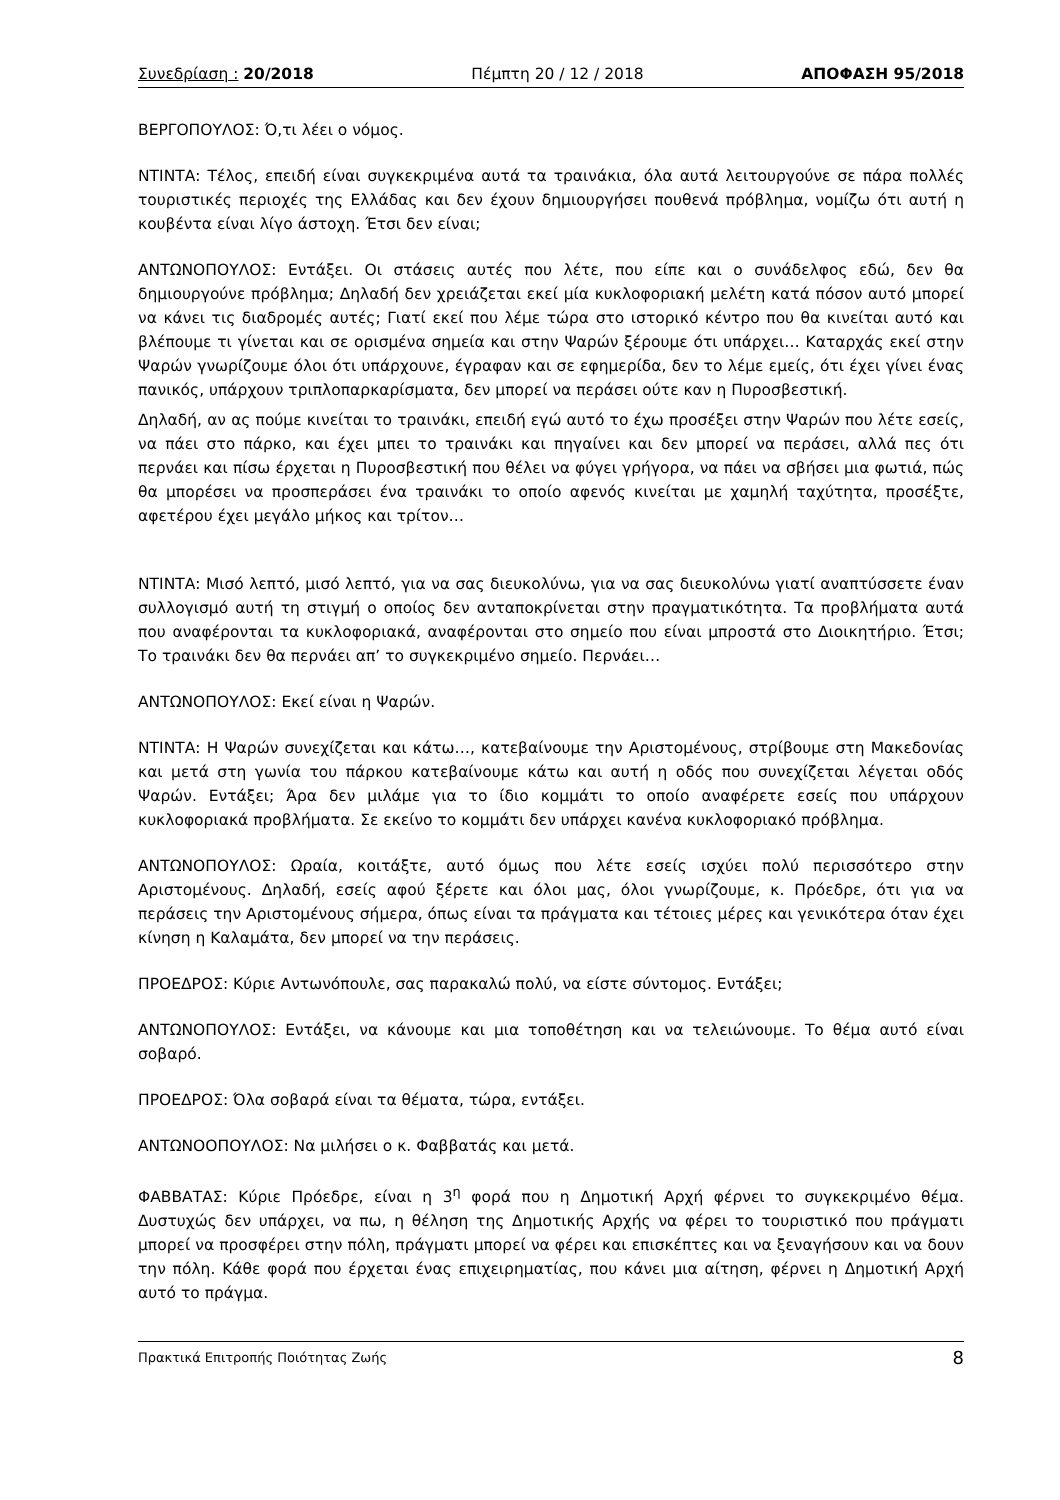Συνεδρίαση : 20/2018 Πέμπτη 20 / 12 / 2018 ΑΠΟΦΑΣΗ 95/2018
ΒΕΡΓΟΠΟΥΛΟΣ: Ό,τι λέει ο νόμος.
ΝΤΙΝΤΑ: Τέλος, επειδή είναι συγκεκριμένα αυτά τα τραινάκια, όλα αυτά λειτουργούνε σε πάρα πολλές τουριστικές περιοχές της Ελλάδας και δεν έχουν δημιουργήσει πουθενά πρόβλημα, νομίζω ότι αυτή η κουβέντα είναι λίγο άστοχη. Έτσι δεν είναι;
ΑΝΤΩΝΟΠΟΥΛΟΣ: Εντάξει. Οι στάσεις αυτές που λέτε, που είπε και ο συνάδελφος εδώ, δεν θα δημιουργούνε πρόβλημα; Δηλαδή δεν χρειάζεται εκεί μία κυκλοφοριακή μελέτη κατά πόσον αυτό μπορεί να κάνει τις διαδρομές αυτές; Γιατί εκεί που λέμε τώρα στο ιστορικό κέντρο που θα κινείται αυτό και βλέπουμε τι γίνεται και σε ορισμένα σημεία και στην Ψαρών ξέρουμε ότι υπάρχει… Καταρχάς εκεί στην Ψαρών γνωρίζουμε όλοι ότι υπάρχουνε, έγραφαν και σε εφημερίδα, δεν το λέμε εμείς, ότι έχει γίνει ένας πανικός, υπάρχουν τριπλοπαρκαρίσματα, δεν μπορεί να περάσει ούτε καν η Πυροσβεστική.
Δηλαδή, αν ας πούμε κινείται το τραινάκι, επειδή εγώ αυτό το έχω προσέξει στην Ψαρών που λέτε εσείς, να πάει στο πάρκο, και έχει μπει το τραινάκι και πηγαίνει και δεν μπορεί να περάσει, αλλά πες ότι περνάει και πίσω έρχεται η Πυροσβεστική που θέλει να φύγει γρήγορα, να πάει να σβήσει μια φωτιά, πώς θα μπορέσει να προσπεράσει ένα τραινάκι το οποίο αφενός κινείται με χαμηλή ταχύτητα, προσέξτε, αφετέρου έχει μεγάλο μήκος και τρίτον…
ΝΤΙΝΤΑ: Μισό λεπτό, μισό λεπτό, για να σας διευκολύνω, για να σας διευκολύνω γιατί αναπτύσσετε έναν συλλογισμό αυτή τη στιγμή ο οποίος δεν ανταποκρίνεται στην πραγματικότητα. Τα προβλήματα αυτά που αναφέρονται τα κυκλοφοριακά, αναφέρονται στο σημείο που είναι μπροστά στο Διοικητήριο. Έτσι; Το τραινάκι δεν θα περνάει απ’ το συγκεκριμένο σημείο. Περνάει…
ΑΝΤΩΝΟΠΟΥΛΟΣ: Εκεί είναι η Ψαρών.
ΝΤΙΝΤΑ: Η Ψαρών συνεχίζεται και κάτω…, κατεβαίνουμε την Αριστομένους, στρίβουμε στη Μακεδονίας και μετά στη γωνία του πάρκου κατεβαίνουμε κάτω και αυτή η οδός που συνεχίζεται λέγεται οδός Ψαρών. Εντάξει; Άρα δεν μιλάμε για το ίδιο κομμάτι το οποίο αναφέρετε εσείς που υπάρχουν κυκλοφοριακά προβλήματα. Σε εκείνο το κομμάτι δεν υπάρχει κανένα κυκλοφοριακό πρόβλημα.
ΑΝΤΩΝΟΠΟΥΛΟΣ: Ωραία, κοιτάξτε, αυτό όμως που λέτε εσείς ισχύει πολύ περισσότερο στην Αριστομένους. Δηλαδή, εσείς αφού ξέρετε και όλοι μας, όλοι γνωρίζουμε, κ. Πρόεδρε, ότι για να περάσεις την Αριστομένους σήμερα, όπως είναι τα πράγματα και τέτοιες μέρες και γενικότερα όταν έχει κίνηση η Καλαμάτα, δεν μπορεί να την περάσεις.
ΠΡΟΕΔΡΟΣ: Κύριε Αντωνόπουλε, σας παρακαλώ πολύ, να είστε σύντομος. Εντάξει;
ΑΝΤΩΝΟΠΟΥΛΟΣ: Εντάξει, να κάνουμε και μια τοποθέτηση και να τελειώνουμε. Το θέμα αυτό είναι σοβαρό.
ΠΡΟΕΔΡΟΣ: Όλα σοβαρά είναι τα θέματα, τώρα, εντάξει.
ΑΝΤΩΝΟΟΠΟΥΛΟΣ: Να μιλήσει ο κ. Φαββατάς και μετά.
ΦΑΒΒΑΤΑΣ: Κύριε Πρόεδρε, είναι η 3<sup>η</sup> φορά που η Δημοτική Αρχή φέρνει το συγκεκριμένο θέμα. Δυστυχώς δεν υπάρχει, να πω, η θέληση της Δημοτικής Αρχής να φέρει το τουριστικό που πράγματι μπορεί να προσφέρει στην πόλη, πράγματι μπορεί να φέρει και επισκέπτες και να ξεναγήσουν και να δουν την πόλη. Κάθε φορά που έρχεται ένας επιχειρηματίας, που κάνει μια αίτηση, φέρνει η Δημοτική Αρχή αυτό το πράγμα.
Πρακτικά Επιτροπής Ποιότητας Ζωής 8